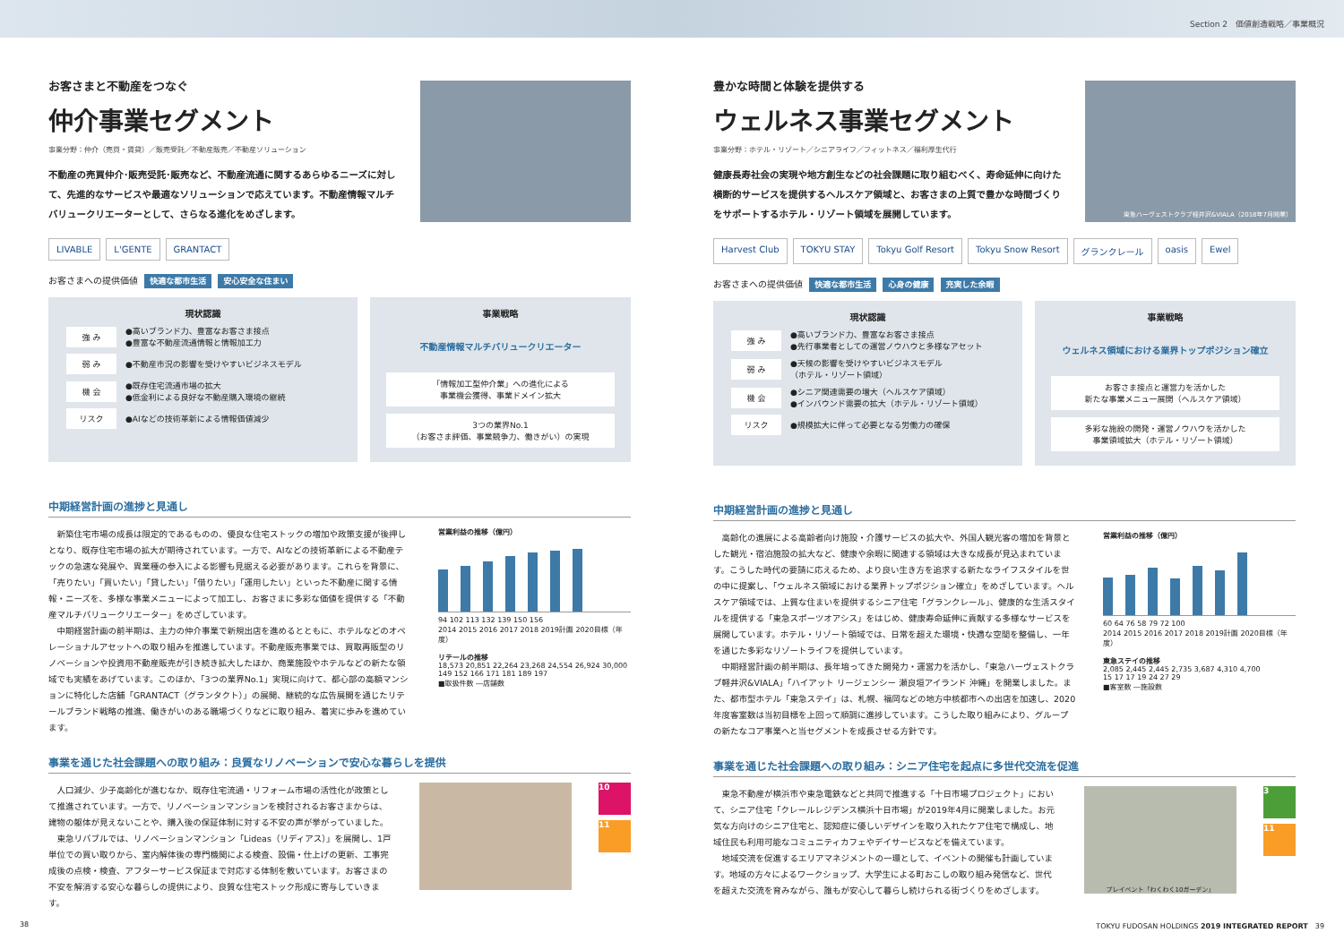Section 2　価値創造戦略／事業概況
お客さまと不動産をつなぐ
仲介事業セグメント
事業分野：仲介（売買・賃貸）／販売受託／不動産販売／不動産ソリューション
不動産の売買仲介･販売受託･販売など、不動産流通に関するあらゆるニーズに対して、先進的なサービスや最適なソリューションで応えています。不動産情報マルチバリュークリエーターとして、さらなる進化をめざします。
LIVABLE L'GENTE GRANTACT
お客さまへの提供価値 快適な都市生活 安心安全な住まい
現状認識
強 み
●高いブランド力、豊富なお客さま接点
●豊富な不動産流通情報と情報加工力
弱 み
●不動産市況の影響を受けやすいビジネスモデル
機 会
●既存住宅流通市場の拡大
●低金利による良好な不動産購入環境の継続
リスク
●AIなどの技術革新による情報価値減少
事業戦略
不動産情報マルチバリュークリエーター
「情報加工型仲介業」への進化による
事業機会獲得、事業ドメイン拡大
3つの業界No.1
（お客さま評価、事業競争力、働きがい）の実現
中期経営計画の進捗と見通し
　新築住宅市場の成長は限定的であるものの、優良な住宅ストックの増加や政策支援が後押しとなり、既存住宅市場の拡大が期待されています。一方で、AIなどの技術革新による不動産テックの急速な発展や、異業種の参入による影響も見据える必要があります。これらを背景に、「売りたい」「買いたい」「貸したい」「借りたい」「運用したい」といった不動産に関する情報・ニーズを、多様な事業メニューによって加工し、お客さまに多彩な価値を提供する「不動産マルチバリュークリエーター」をめざしています。
　中期経営計画の前半期は、主力の仲介事業で新規出店を進めるとともに、ホテルなどのオペレーショナルアセットへの取り組みを推進しています。不動産販売事業では、買取再販型のリノベーションや投資用不動産販売が引き続き拡大したほか、商業施設やホテルなどの新たな領域でも実績をあげています。このほか、「3つの業界No.1」実現に向けて、都心部の高額マンションに特化した店舗「GRANTACT（グランタクト）」の展開、継続的な広告展開を通じたリテールブランド戦略の推進、働きがいのある職場づくりなどに取り組み、着実に歩みを進めています。
営業利益の推移（億円）
94 102 113 132 139 150 156
2014 2015 2016 2017 2018 2019計画 2020目標（年度）
リテールの推移
18,573 20,851 22,264 23,268 24,554 26,924 30,000
149 152 166 171 181 189 197
■取扱件数 ―店舗数
事業を通じた社会課題への取り組み：良質なリノベーションで安心な暮らしを提供
　人口減少、少子高齢化が進むなか、既存住宅流通・リフォーム市場の活性化が政策として推進されています。一方で、リノベーションマンションを検討されるお客さまからは、建物の躯体が見えないことや、購入後の保証体制に対する不安の声が挙がっていました。
　東急リバブルでは、リノベーションマンション「Lideas（リディアス）」を展開し、1戸単位での買い取りから、室内解体後の専門機関による検査、設備・仕上げの更新、工事完成後の点検・検査、アフターサービス保証まで対応する体制を敷いています。お客さまの不安を解消する安心な暮らしの提供により、良質な住宅ストック形成に寄与していきます。
10
11
東急ハーヴェストクラブ軽井沢&VIALA（2018年7月開業）
豊かな時間と体験を提供する
ウェルネス事業セグメント
事業分野：ホテル・リゾート／シニアライフ／フィットネス／福利厚生代行
健康長寿社会の実現や地方創生などの社会課題に取り組むべく、寿命延伸に向けた横断的サービスを提供するヘルスケア領域と、お客さまの上質で豊かな時間づくりをサポートするホテル・リゾート領域を展開しています。
Harvest Club TOKYU STAY Tokyu Golf Resort Tokyu Snow Resort グランクレール oasis Ewel
お客さまへの提供価値 快適な都市生活 心身の健康 充実した余暇
現状認識
強 み
●高いブランド力、豊富なお客さま接点
●先行事業者としての運営ノウハウと多様なアセット
弱 み
●天候の影響を受けやすいビジネスモデル
（ホテル・リゾート領域）
機 会
●シニア関連需要の増大（ヘルスケア領域）
●インバウンド需要の拡大（ホテル・リゾート領域）
リスク
●規模拡大に伴って必要となる労働力の確保
事業戦略
ウェルネス領域における業界トップポジション確立
お客さま接点と運営力を活かした
新たな事業メニュー展開（ヘルスケア領域）
多彩な施設の開発・運営ノウハウを活かした
事業領域拡大（ホテル・リゾート領域）
中期経営計画の進捗と見通し
　高齢化の進展による高齢者向け施設・介護サービスの拡大や、外国人観光客の増加を背景とした観光・宿泊施設の拡大など、健康や余暇に関連する領域は大きな成長が見込まれています。こうした時代の要請に応えるため、より良い生き方を追求する新たなライフスタイルを世の中に提案し、「ウェルネス領域における業界トップポジション確立」をめざしています。ヘルスケア領域では、上質な住まいを提供するシニア住宅「グランクレール」、健康的な生活スタイルを提供する「東急スポーツオアシス」をはじめ、健康寿命延伸に貢献する多様なサービスを展開しています。ホテル・リゾート領域では、日常を超えた環境・快適な空間を整備し、一年を通じた多彩なリゾートライフを提供しています。
　中期経営計画の前半期は、長年培ってきた開発力・運営力を活かし、「東急ハーヴェストクラブ軽井沢&VIALA」「ハイアット リージェンシー 瀬良垣アイランド 沖縄」を開業しました。また、都市型ホテル「東急ステイ」は、札幌、福岡などの地方中核都市への出店を加速し、2020年度客室数は当初目標を上回って順調に進捗しています。こうした取り組みにより、グループの新たなコア事業へと当セグメントを成長させる方針です。
営業利益の推移（億円）
60 64 76 58 79 72 100
2014 2015 2016 2017 2018 2019計画 2020目標（年度）
東急ステイの推移
2,085 2,445 2,445 2,735 3,687 4,310 4,700
15 17 17 19 24 27 29
■客室数 ―施設数
事業を通じた社会課題への取り組み：シニア住宅を起点に多世代交流を促進
　東急不動産が横浜市や東急電鉄などと共同で推進する「十日市場プロジェクト」において、シニア住宅「クレールレジデンス横浜十日市場」が2019年4月に開業しました。お元気な方向けのシニア住宅と、認知症に優しいデザインを取り入れたケア住宅で構成し、地域住民も利用可能なコミュニティカフェやデイサービスなどを備えています。
　地域交流を促進するエリアマネジメントの一環として、イベントの開催も計画しています。地域の方々によるワークショップ、大学生による町おこしの取り組み発信など、世代を超えた交流を育みながら、誰もが安心して暮らし続けられる街づくりをめざします。
プレイベント「わくわく10ガーデン」
3
11
38 TOKYU FUDOSAN HOLDINGS 2019 INTEGRATED REPORT　39